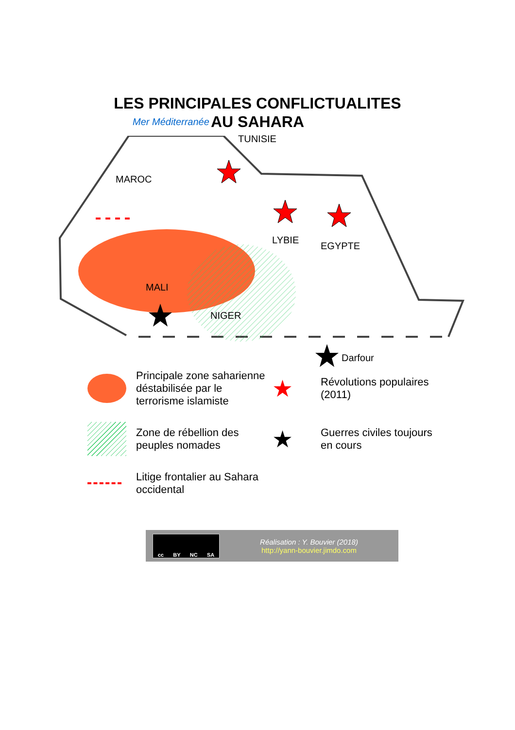LES PRINCIPALES CONFLICTUALITES
AU SAHARA
Mer Méditerranée
TUNISIE
MAROC
LYBIE
EGYPTE
MALI
NIGER
Darfour
Principale zone saharienne déstabilisée par le terrorisme islamiste
★
Révolutions populaires (2011)
Zone de rébellion des peuples nomades
★
Guerres civiles toujours en cours
Litige frontalier au Sahara occidental
cc BY NC SA
Réalisation : Y. Bouvier (2018)
http://yann-bouvier.jimdo.com